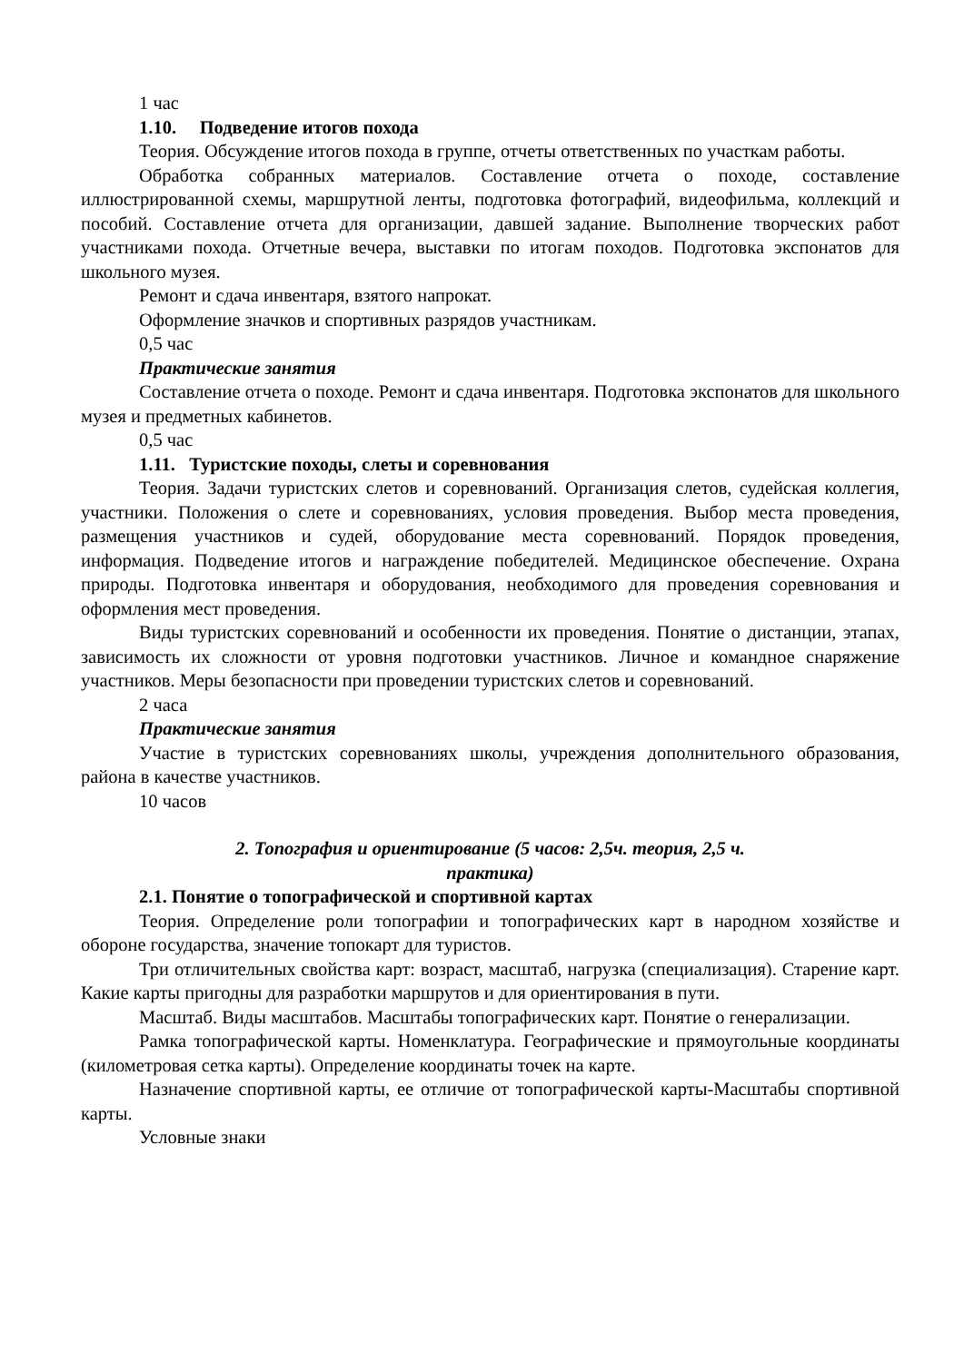1 час
1.10. Подведение итогов похода
Теория. Обсуждение итогов похода в группе, отчеты ответственных по участкам работы.
Обработка собранных материалов. Составление отчета о походе, составление иллюстрированной схемы, маршрутной ленты, подготовка фотографий, видеофильма, коллекций и пособий. Составление отчета для организации, давшей задание. Выполнение творческих работ участниками похода. Отчетные вечера, выставки по итогам походов. Подготовка экспонатов для школьного музея.
Ремонт и сдача инвентаря, взятого напрокат.
Оформление значков и спортивных разрядов участникам.
0,5 час
Практические занятия
Составление отчета о походе. Ремонт и сдача инвентаря. Подготовка экспонатов для школьного музея и предметных кабинетов.
0,5 час
1.11. Туристские походы, слеты и соревнования
Теория. Задачи туристских слетов и соревнований. Организация слетов, судейская коллегия, участники. Положения о слете и соревнованиях, условия проведения. Выбор места проведения, размещения участников и судей, оборудование места соревнований. Порядок проведения, информация. Подведение итогов и награждение победителей. Медицинское обеспечение. Охрана природы. Подготовка инвентаря и оборудования, необходимого для проведения соревнования и оформления мест проведения.
Виды туристских соревнований и особенности их проведения. Понятие о дистанции, этапах, зависимость их сложности от уровня подготовки участников. Личное и командное снаряжение участников. Меры безопасности при проведении туристских слетов и соревнований.
2 часа
Практические занятия
Участие в туристских соревнованиях школы, учреждения дополнительного образования, района в качестве участников.
10 часов
2. Топография и ориентирование (5 часов: 2,5ч. теория, 2,5 ч.
практика)
2.1. Понятие о топографической и спортивной картах
Теория. Определение роли топографии и топографических карт в народном хозяйстве и обороне государства, значение топокарт для туристов.
Три отличительных свойства карт: возраст, масштаб, нагрузка (специализация). Старение карт. Какие карты пригодны для разработки маршрутов и для ориентирования в пути.
Масштаб. Виды масштабов. Масштабы топографических карт. Понятие о генерализации.
Рамка топографической карты. Номенклатура. Географические и прямоугольные координаты (километровая сетка карты). Определение координаты точек на карте.
Назначение спортивной карты, ее отличие от топографической карты-Масштабы спортивной карты.
Условные знаки